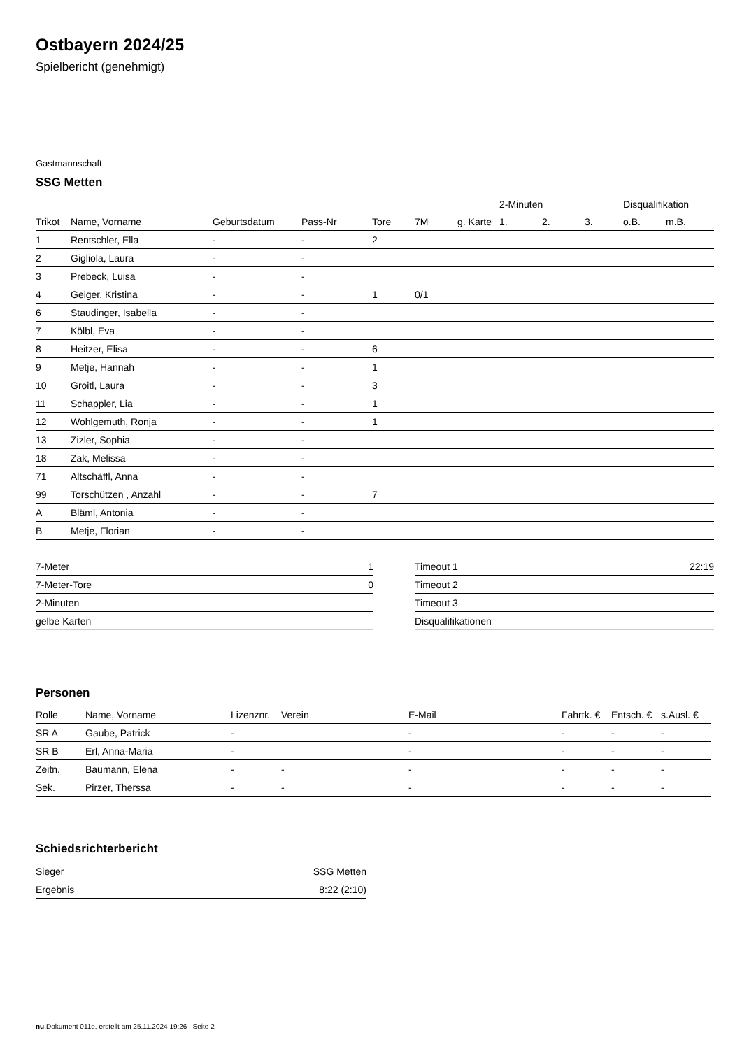Ostbayern 2024/25
Spielbericht (genehmigt)
Gastmannschaft
SSG Metten
| | | | | | | | 2-Minuten | | | Disqualifikation | |
| --- | --- | --- | --- | --- | --- | --- | --- | --- | --- | --- | --- |
| Trikot | Name, Vorname | Geburtsdatum | Pass-Nr | Tore | 7M | g. Karte | 1. | 2. | 3. | o.B. | m.B. |
| 1 | Rentschler, Ella | - | - | 2 | | | | | | | |
| 2 | Gigliola, Laura | - | - | | | | | | | | |
| 3 | Prebeck, Luisa | - | - | | | | | | | | |
| 4 | Geiger, Kristina | - | - | 1 | 0/1 | | | | | | |
| 6 | Staudinger, Isabella | - | - | | | | | | | | |
| 7 | Kölbl, Eva | - | - | | | | | | | | |
| 8 | Heitzer, Elisa | - | - | 6 | | | | | | | |
| 9 | Metje, Hannah | - | - | 1 | | | | | | | |
| 10 | Groitl, Laura | - | - | 3 | | | | | | | |
| 11 | Schappler, Lia | - | - | 1 | | | | | | | |
| 12 | Wohlgemuth, Ronja | - | - | 1 | | | | | | | |
| 13 | Zizler, Sophia | - | - | | | | | | | | |
| 18 | Zak, Melissa | - | - | | | | | | | | |
| 71 | Altschäffl, Anna | - | - | | | | | | | | |
| 99 | Torschützen , Anzahl | - | - | 7 | | | | | | | |
| A | Bläml, Antonia | - | - | | | | | | | | |
| B | Metje, Florian | - | - | | | | | | | | |
| 7-Meter | 1 |
| 7-Meter-Tore | 0 |
| 2-Minuten | |
| gelbe Karten | |
| Timeout 1 | 22:19 |
| Timeout 2 | |
| Timeout 3 | |
| Disqualifikationen | |
Personen
| Rolle | Name, Vorname | Lizenznr. | Verein | E-Mail | Fahrtk. € | Entsch. € | s.Ausl. € |
| --- | --- | --- | --- | --- | --- | --- | --- |
| SR A | Gaube, Patrick | - | | - | - | - | - |
| SR B | Erl, Anna-Maria | - | | - | - | - | - |
| Zeitn. | Baumann, Elena | - | - | - | - | - | - |
| Sek. | Pirzer, Therssa | - | - | - | - | - | - |
Schiedsrichterbericht
| Sieger | SSG Metten |
| Ergebnis | 8:22 (2:10) |
nu.Dokument 011e, erstellt am 25.11.2024 19:26 | Seite 2